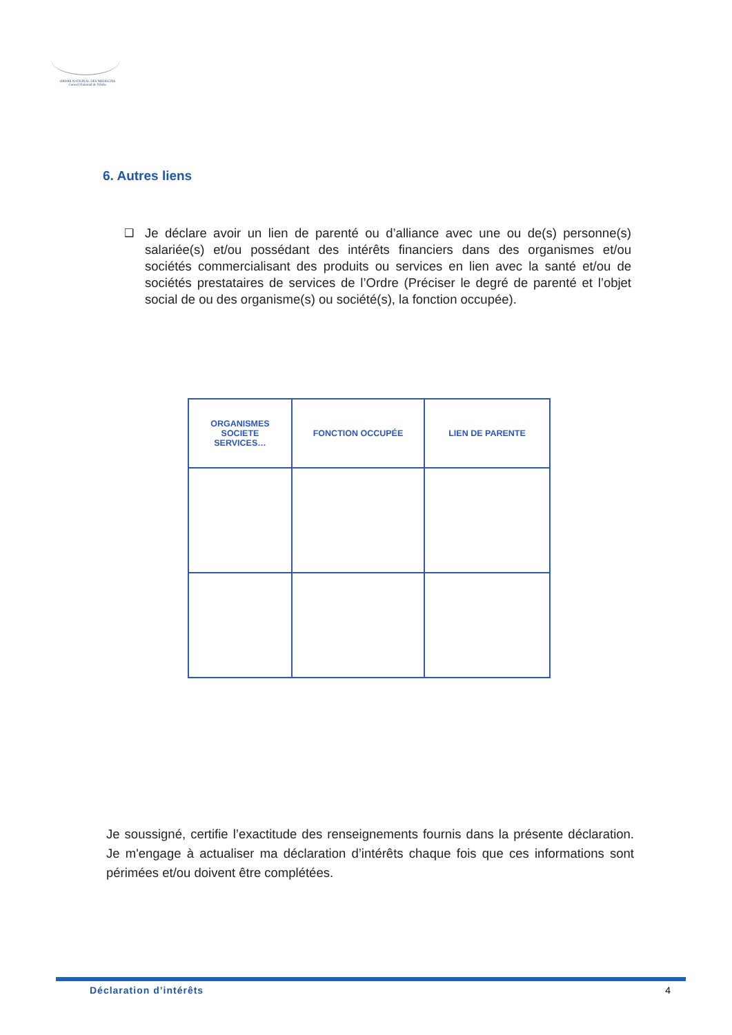ORDRE NATIONAL DES MEDECINS
Conseil National de l'Ordre
6. Autres liens
❑ Je déclare avoir un lien de parenté ou d’alliance avec une ou de(s) personne(s) salariée(s) et/ou possédant des intérêts financiers dans des organismes et/ou sociétés commercialisant des produits ou services en lien avec la santé et/ou de sociétés prestataires de services de l’Ordre (Préciser le degré de parenté et l’objet social de ou des organisme(s) ou société(s), la fonction occupée).
| ORGANISMES SOCIETE SERVICES… | FONCTION OCCUPÉE | LIEN DE PARENTE |
| --- | --- | --- |
Je soussigné, certifie l’exactitude des renseignements fournis dans la présente déclaration. Je m'engage à actualiser ma déclaration d’intérêts chaque fois que ces informations sont périmées et/ou doivent être complétées.
Déclaration d’intérêts 4